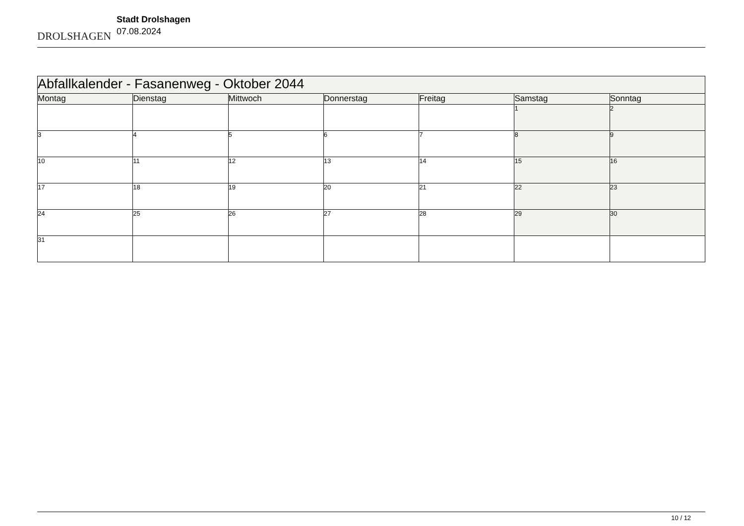DROLSHAGEN
Stadt Drolshagen
07.08.2024
| Abfallkalender - Fasanenweg - Oktober 2044 | | | | | | |
| --- | --- | --- | --- | --- | --- | --- |
| Montag | Dienstag | Mittwoch | Donnerstag | Freitag | Samstag | Sonntag |
| | | | | | 1 | 2 |
| 3 | 4 | 5 | 6 | 7 | 8 | 9 |
| 10 | 11 | 12 | 13 | 14 | 15 | 16 |
| 17 | 18 | 19 | 20 | 21 | 22 | 23 |
| 24 | 25 | 26 | 27 | 28 | 29 | 30 |
| 31 | | | | | | |
10 / 12